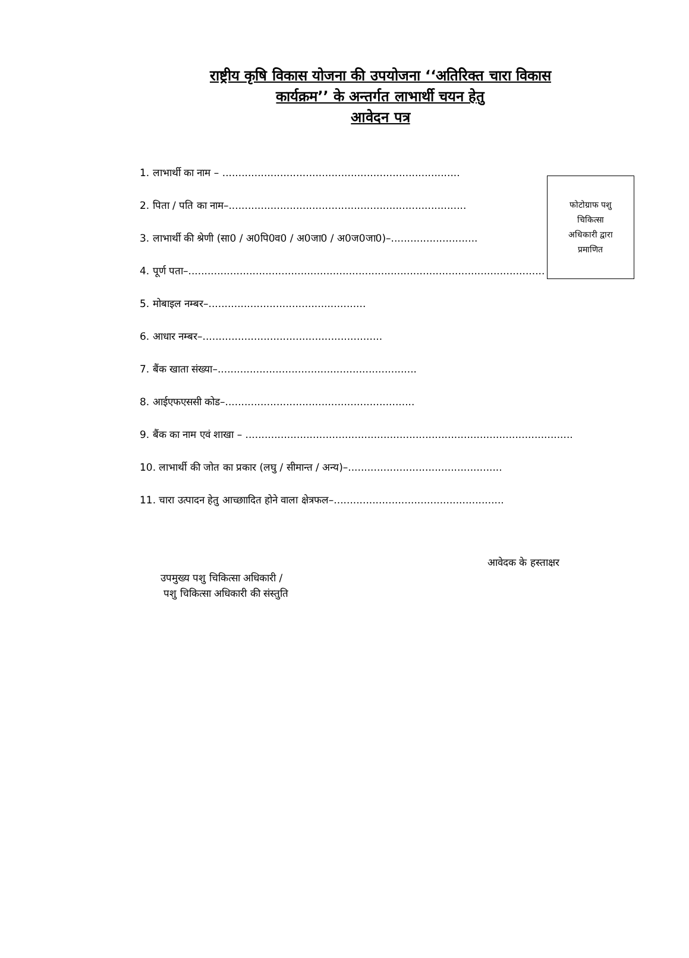राष्ट्रीय कृषि विकास योजना की उपयोजना ‘‘अतिरिक्त चारा विकास
कार्यक्रम’’ के अन्तर्गत लाभार्थी चयन हेतु
आवेदन पत्र
फोटोग्राफ पशु
चिकित्सा
अधिकारी द्वारा
प्रमाणित
1. लाभार्थी का नाम – ..........................................................................
2. पिता / पति का नाम–..........................................................................
3. लाभार्थी की श्रेणी (सा0 / अ0पि0व0 / अ0जा0 / अ0ज0जा0)–...........................
4. पूर्ण पता–...............................................................................................................
5. मोबाइल नम्बर–.................................................
6. आधार नम्बर–........................................................
7. बैंक खाता संख्या–..............................................................
8. आईएफएससी कोड–...........................................................
9. बैंक का नाम एवं शाखा – ......................................................................................................
10. लाभार्थी की जोत का प्रकार (लघु / सीमान्त / अन्य)–................................................
11. चारा उत्पादन हेतु आच्छाादित होने वाला क्षेत्रफल–.....................................................
आवेदक के हस्ताक्षर
उपमुख्य पशु चिकित्सा अधिकारी /
पशु चिकित्सा अधिकारी की संस्तुति